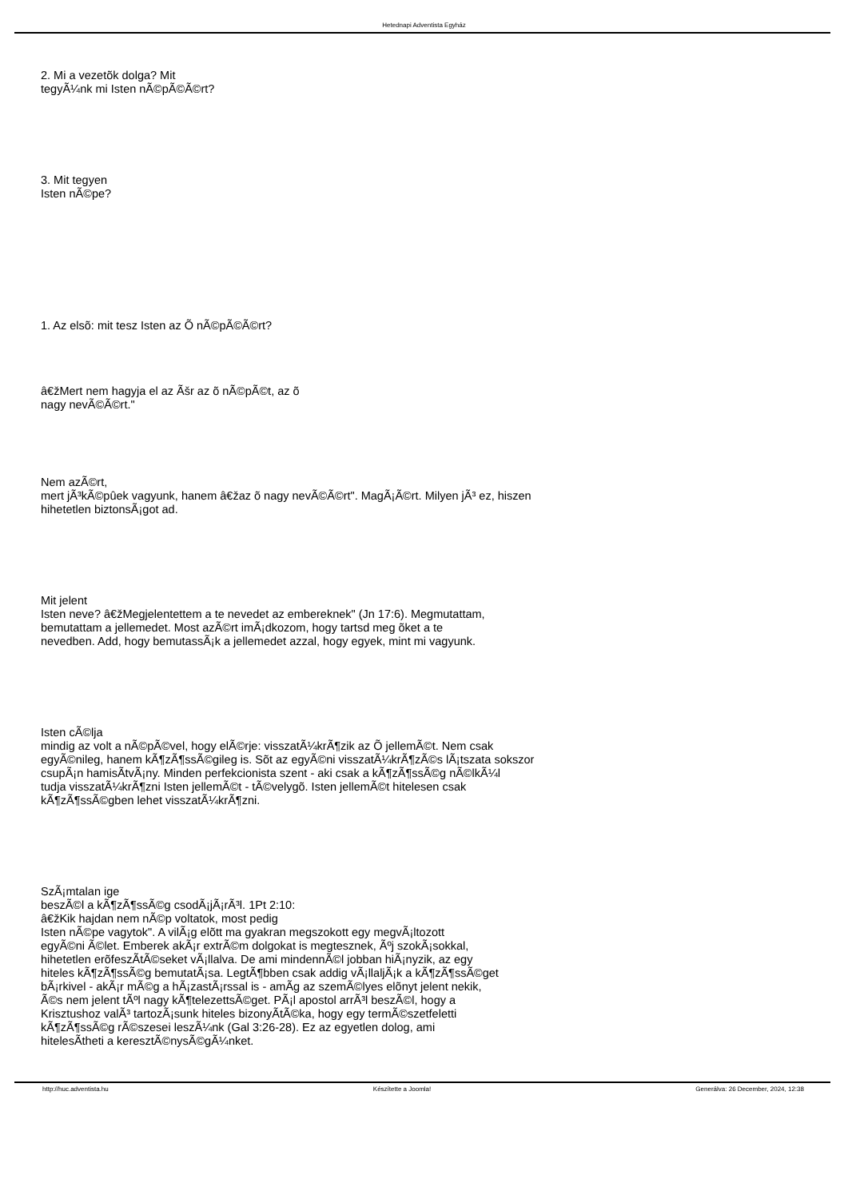Hetednapi Adventista Egyház
2. Mi a vezetõk dolga? Mit
tegyÃ¼nk mi Isten nÃ©pÃ©Ã©rt?
3. Mit tegyen
Isten nÃ©pe?
1. Az elsõ: mit tesz Isten az Õ nÃ©pÃ©Ã©rt?
â€žMert nem hagyja el az Ãšr az õ nÃ©pÃ©t, az õ
nagy nevÃ©Ã©rt."
Nem azÃ©rt,
mert jÃ³kÃ©pûek vagyunk, hanem â€žaz õ nagy nevÃ©Ã©rt". MagÃ¡Ã©rt. Milyen jÃ³ ez, hiszen
hihetetlen biztonsÃ¡got ad.
Mit jelent
Isten neve? â€žMegjelentettem a te nevedet az embereknek" (Jn 17:6). Megmutattam,
bemutattam a jellemedet. Most azÃ©rt imÃ¡dkozom, hogy tartsd meg õket a te
nevedben. Add, hogy bemutassÃ¡k a jellemedet azzal, hogy egyek, mint mi vagyunk.
Isten cÃ©lja
mindig az volt a nÃ©pÃ©vel, hogy elÃ©rje: visszatÃ¼krÃ¶zik az Õ jellemÃ©t. Nem csak
egyÃ©nileg, hanem kÃ¶zÃ¶ssÃ©gileg is. Sõt az egyÃ©ni visszatÃ¼krÃ¶zÃ©s lÃ¡tszata sokszor
csupÃ¡n hamisÃ­tvÃ¡ny. Minden perfekcionista szent - aki csak a kÃ¶zÃ¶ssÃ©g nÃ©lkÃ¼l
tudja visszatÃ¼krÃ¶zni Isten jellemÃ©t - tÃ©velygõ. Isten jellemÃ©t hitelesen csak
kÃ¶zÃ¶ssÃ©gben lehet visszatÃ¼krÃ¶zni.
SzÃ¡mtalan ige
beszÃ©l a kÃ¶zÃ¶ssÃ©g csodÃ¡jÃ¡rÃ³l. 1Pt 2:10:
â€žKik hajdan nem nÃ©p voltatok, most pedig
Isten nÃ©pe vagytok". A vilÃ¡g elõtt ma gyakran megszokott egy megvÃ¡ltozott
egyÃ©ni Ã©let. Emberek akÃ¡r extrÃ©m dolgokat is megtesznek, Ãºj szokÃ¡sokkal,
hihetetlen erõfeszÃ­tÃ©seket vÃ¡llalva. De ami mindennÃ©l jobban hiÃ¡nyzik, az egy
hiteles kÃ¶zÃ¶ssÃ©g bemutatÃ¡sa. LegtÃ¶bben csak addig vÃ¡llaljÃ¡k a kÃ¶zÃ¶ssÃ©get
bÃ¡rkivel - akÃ¡r mÃ©g a hÃ¡zastÃ¡rssal is - amÃ­g az szemÃ©lyes elõnyt jelent nekik,
Ã©s nem jelent tÃºl nagy kÃ¶telezettsÃ©get. PÃ¡l apostol arrÃ³l beszÃ©l, hogy a
Krisztushoz valÃ³ tartozÃ¡sunk hiteles bizonyÃ­tÃ©ka, hogy egy termÃ©szetfeletti
kÃ¶zÃ¶ssÃ©g rÃ©szesei leszÃ¼nk (Gal 3:26-28). Ez az egyetlen dolog, ami
hitelesÃ­theti a keresztÃ©nysÃ©gÃ¼nket.
http://huc.adventista.hu Készítette a Joomla! Generálva: 26 December, 2024, 12:38